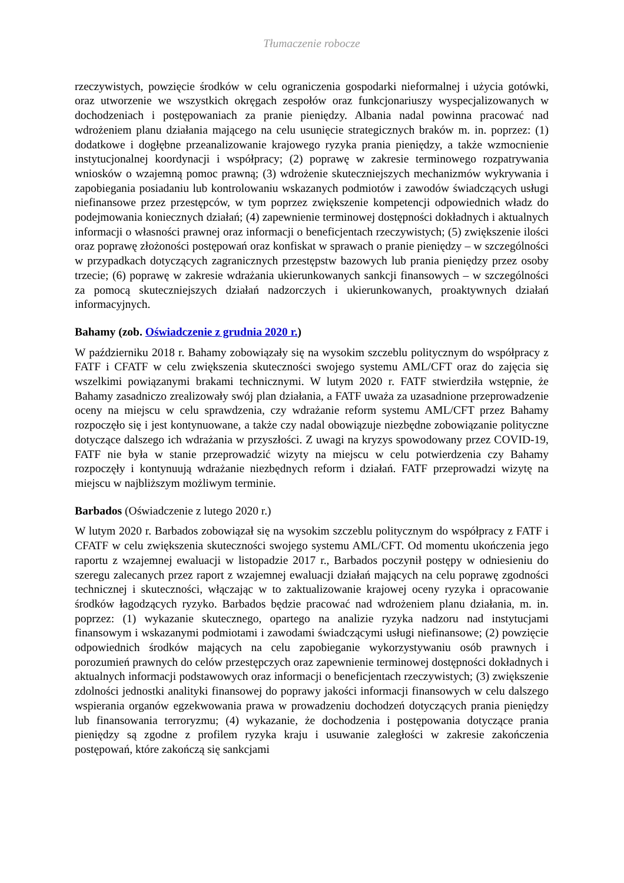Tłumaczenie robocze
rzeczywistych, powzięcie środków w celu ograniczenia gospodarki nieformalnej i użycia gotówki, oraz utworzenie we wszystkich okręgach zespołów oraz funkcjonariuszy wyspecjalizowanych w dochodzeniach i postępowaniach za pranie pieniędzy. Albania nadal powinna pracować nad wdrożeniem planu działania mającego na celu usunięcie strategicznych braków m. in. poprzez: (1) dodatkowe i dogłębne przeanalizowanie krajowego ryzyka prania pieniędzy, a także wzmocnienie instytucjonalnej koordynacji i współpracy; (2) poprawę w zakresie terminowego rozpatrywania wniosków o wzajemną pomoc prawną; (3) wdrożenie skuteczniejszych mechanizmów wykrywania i zapobiegania posiadaniu lub kontrolowaniu wskazanych podmiotów i zawodów świadczących usługi niefinansowe przez przestępców, w tym poprzez zwiększenie kompetencji odpowiednich władz do podejmowania koniecznych działań; (4) zapewnienie terminowej dostępności dokładnych i aktualnych informacji o własności prawnej oraz informacji o beneficjentach rzeczywistych; (5) zwiększenie ilości oraz poprawę złożoności postępowań oraz konfiskat w sprawach o pranie pieniędzy – w szczególności w przypadkach dotyczących zagranicznych przestępstw bazowych lub prania pieniędzy przez osoby trzecie; (6) poprawę w zakresie wdrażania ukierunkowanych sankcji finansowych – w szczególności za pomocą skuteczniejszych działań nadzorczych i ukierunkowanych, proaktywnych działań informacyjnych.
Bahamy (zob. Oświadczenie z grudnia 2020 r.)
W październiku 2018 r. Bahamy zobowiązały się na wysokim szczeblu politycznym do współpracy z FATF i CFATF w celu zwiększenia skuteczności swojego systemu AML/CFT oraz do zajęcia się wszelkimi powiązanymi brakami technicznymi. W lutym 2020 r. FATF stwierdziła wstępnie, że Bahamy zasadniczo zrealizowały swój plan działania, a FATF uważa za uzasadnione przeprowadzenie oceny na miejscu w celu sprawdzenia, czy wdrażanie reform systemu AML/CFT przez Bahamy rozpoczęło się i jest kontynuowane, a także czy nadal obowiązuje niezbędne zobowiązanie polityczne dotyczące dalszego ich wdrażania w przyszłości. Z uwagi na kryzys spowodowany przez COVID-19, FATF nie była w stanie przeprowadzić wizyty na miejscu w celu potwierdzenia czy Bahamy rozpoczęły i kontynuują wdrażanie niezbędnych reform i działań. FATF przeprowadzi wizytę na miejscu w najbliższym możliwym terminie.
Barbados (Oświadczenie z lutego 2020 r.)
W lutym 2020 r. Barbados zobowiązał się na wysokim szczeblu politycznym do współpracy z FATF i CFATF w celu zwiększenia skuteczności swojego systemu AML/CFT. Od momentu ukończenia jego raportu z wzajemnej ewaluacji w listopadzie 2017 r., Barbados poczynił postępy w odniesieniu do szeregu zalecanych przez raport z wzajemnej ewaluacji działań mających na celu poprawę zgodności technicznej i skuteczności, włączając w to zaktualizowanie krajowej oceny ryzyka i opracowanie środków łagodzących ryzyko. Barbados będzie pracować nad wdrożeniem planu działania, m. in. poprzez: (1) wykazanie skutecznego, opartego na analizie ryzyka nadzoru nad instytucjami finansowym i wskazanymi podmiotami i zawodami świadczącymi usługi niefinansowe; (2) powzięcie odpowiednich środków mających na celu zapobieganie wykorzystywaniu osób prawnych i porozumień prawnych do celów przestępczych oraz zapewnienie terminowej dostępności dokładnych i aktualnych informacji podstawowych oraz informacji o beneficjentach rzeczywistych; (3) zwiększenie zdolności jednostki analityki finansowej do poprawy jakości informacji finansowych w celu dalszego wspierania organów egzekwowania prawa w prowadzeniu dochodzeń dotyczących prania pieniędzy lub finansowania terroryzmu; (4) wykazanie, że dochodzenia i postępowania dotyczące prania pieniędzy są zgodne z profilem ryzyka kraju i usuwanie zaległości w zakresie zakończenia postępowań, które zakończą się sankcjami